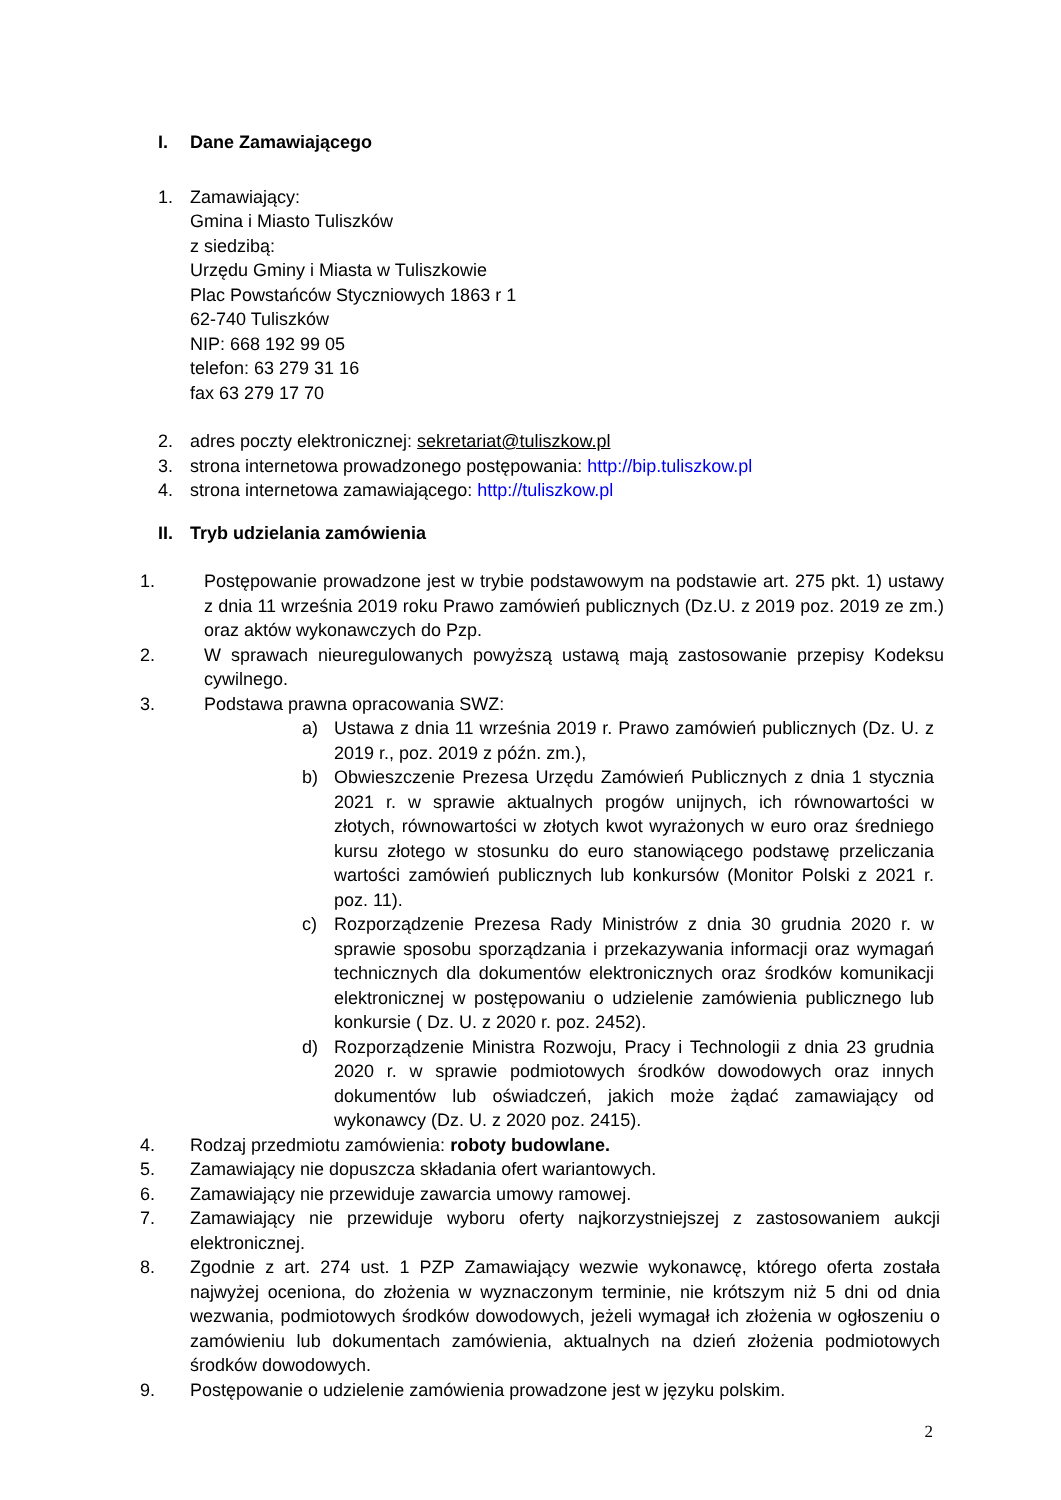I. Dane Zamawiającego
1. Zamawiający:
Gmina i Miasto Tuliszków
z siedzibą:
Urzędu Gminy i Miasta w Tuliszkowie
Plac Powstańców Styczniowych 1863 r 1
62-740 Tuliszków
NIP: 668 192 99 05
telefon: 63 279 31 16
fax 63 279 17 70
2. adres poczty elektronicznej: sekretariat@tuliszkow.pl
3. strona internetowa prowadzonego postępowania: http://bip.tuliszkow.pl
4. strona internetowa zamawiającego: http://tuliszkow.pl
II. Tryb udzielania zamówienia
1. Postępowanie prowadzone jest w trybie podstawowym na podstawie art. 275 pkt. 1) ustawy z dnia 11 września 2019 roku Prawo zamówień publicznych (Dz.U. z 2019 poz. 2019 ze zm.) oraz aktów wykonawczych do Pzp.
2. W sprawach nieuregulowanych powyższą ustawą mają zastosowanie przepisy Kodeksu cywilnego.
3. Podstawa prawna opracowania SWZ:
a) Ustawa z dnia 11 września 2019 r. Prawo zamówień publicznych (Dz. U. z 2019 r., poz. 2019 z późn. zm.),
b) Obwieszczenie Prezesa Urzędu Zamówień Publicznych z dnia 1 stycznia 2021 r. w sprawie aktualnych progów unijnych, ich równowartości w złotych, równowartości w złotych kwot wyrażonych w euro oraz średniego kursu złotego w stosunku do euro stanowiącego podstawę przeliczania wartości zamówień publicznych lub konkursów (Monitor Polski z 2021 r. poz. 11).
c) Rozporządzenie Prezesa Rady Ministrów z dnia 30 grudnia 2020 r. w sprawie sposobu sporządzania i przekazywania informacji oraz wymagań technicznych dla dokumentów elektronicznych oraz środków komunikacji elektronicznej w postępowaniu o udzielenie zamówienia publicznego lub konkursie ( Dz. U. z 2020 r. poz. 2452).
d) Rozporządzenie Ministra Rozwoju, Pracy i Technologii z dnia 23 grudnia 2020 r. w sprawie podmiotowych środków dowodowych oraz innych dokumentów lub oświadczeń, jakich może żądać zamawiający od wykonawcy (Dz. U. z 2020 poz. 2415).
4. Rodzaj przedmiotu zamówienia: roboty budowlane.
5. Zamawiający nie dopuszcza składania ofert wariantowych.
6. Zamawiający nie przewiduje zawarcia umowy ramowej.
7. Zamawiający nie przewiduje wyboru oferty najkorzystniejszej z zastosowaniem aukcji elektronicznej.
8. Zgodnie z art. 274 ust. 1 PZP Zamawiający wezwie wykonawcę, którego oferta została najwyżej oceniona, do złożenia w wyznaczonym terminie, nie krótszym niż 5 dni od dnia wezwania, podmiotowych środków dowodowych, jeżeli wymagał ich złożenia w ogłoszeniu o zamówieniu lub dokumentach zamówienia, aktualnych na dzień złożenia podmiotowych środków dowodowych.
9. Postępowanie o udzielenie zamówienia prowadzone jest w języku polskim.
2